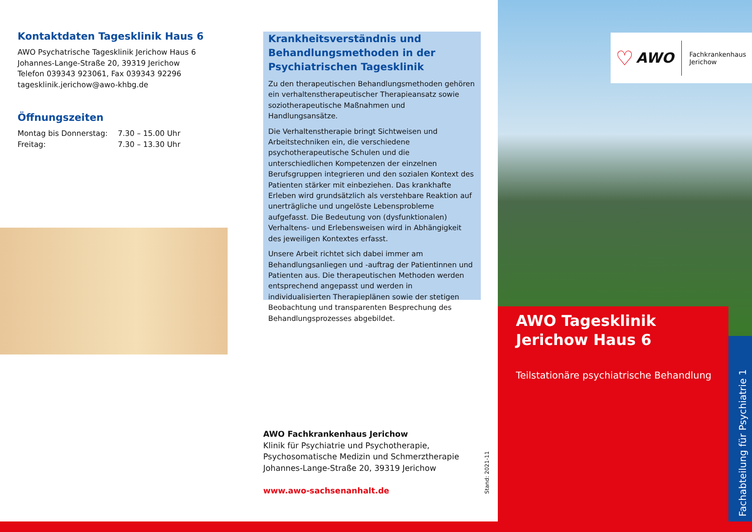Kontaktdaten Tagesklinik Haus 6
AWO Psychatrische Tagesklinik Jerichow Haus 6
Johannes-Lange-Straße 20, 39319 Jerichow
Telefon 039343 923061, Fax 039343 92296
tagesklinik.jerichow@awo-khbg.de
Öffnungszeiten
Montag bis Donnerstag:
Freitag:
7.30 – 15.00 Uhr
7.30 – 13.30 Uhr
Krankheitsverständnis und Behandlungsmethoden in der Psychiatrischen Tagesklinik
Zu den therapeutischen Behandlungsmethoden gehören ein verhaltenstherapeutischer Therapieansatz sowie soziothera­peutische Maßnahmen und Handlungsansätze.
Die Verhaltenstherapie bringt Sichtweisen und Arbeitstechni­ken ein, die verschiedene psychotherapeutische Schulen und die unterschiedlichen Kompetenzen der einzelnen Berufsgruppen integrieren und den sozialen Kontext des Patienten stärker mit einbeziehen. Das krankhafte Erleben wird grundsätzlich als verstehbare Reaktion auf unerträgli­che und ungelöste Lebensprobleme aufgefasst. Die Bedeu­tung von (dysfunktionalen) Verhaltens- und Erlebensweisen wird in Abhängigkeit des jeweiligen Kontextes erfasst.
Unsere Arbeit richtet sich dabei immer am Behandlungsan­liegen und -auftrag der Patientinnen und Patienten aus. Die therapeutischen Methoden werden entsprechend angepasst und werden in individualisierten Therapieplänen sowie der stetigen Beobachtung und transparenten Besprechung des Behandlungsprozesses abgebildet.
AWO Fachkrankenhaus Jerichow
Klinik für Psychiatrie und Psychotherapie,
Psychosomatische Medizin und Schmerztherapie
Johannes-Lange-Straße 20, 39319 Jerichow
www.awo-sachsenanhalt.de
Stand: 2021-11
♡ AWO Fachkrankenhaus
Jerichow
AWO Tagesklinik
Jerichow Haus 6
Teilstationäre psychiatrische Behandlung
Fachabteilung für Psychiatrie 1